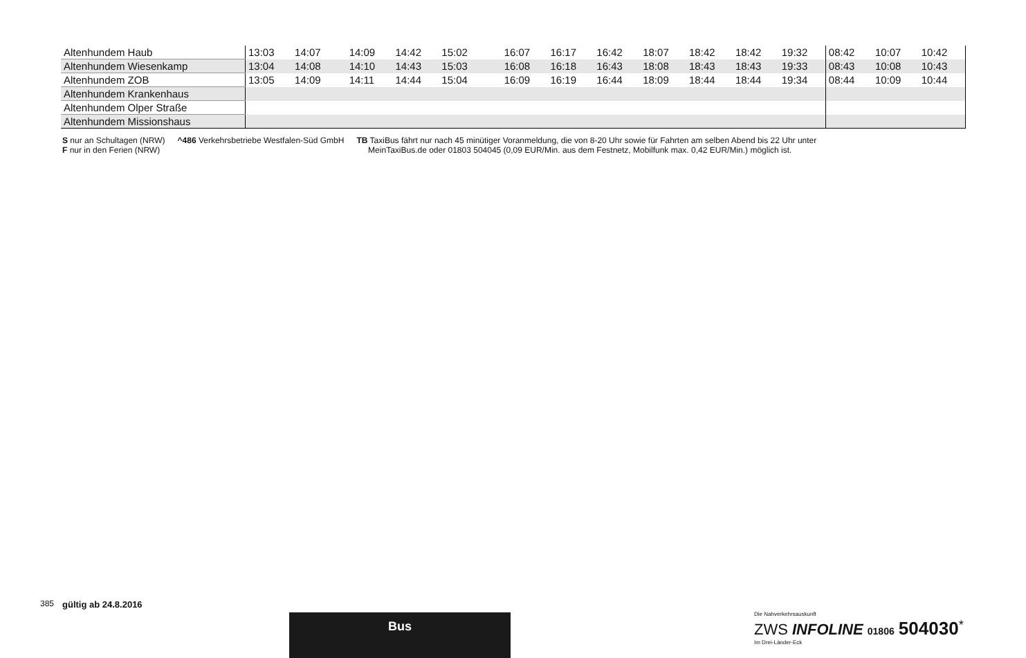| Altenhundem Haub | 13:03 | 14:07 | | 14:09 | 14:42 | 15:02 | | | 16:07 | 16:17 | 16:42 | 18:07 | 18:42 | 18:42 | 19:32 | 08:42 | 10:07 | 10:42 |
| Altenhundem Wiesenkamp | 13:04 | 14:08 | | 14:10 | 14:43 | 15:03 | | | 16:08 | 16:18 | 16:43 | 18:08 | 18:43 | 18:43 | 19:33 | 08:43 | 10:08 | 10:43 |
| Altenhundem ZOB | 13:05 | 14:09 | | 14:11 | 14:44 | 15:04 | | | 16:09 | 16:19 | 16:44 | 18:09 | 18:44 | 18:44 | 19:34 | 08:44 | 10:09 | 10:44 |
| Altenhundem Krankenhaus | | | | | | | | | | | | | | | | | | |
| Altenhundem Olper Straße | | | | | | | | | | | | | | | | | | |
| Altenhundem Missionshaus | | | | | | | | | | | | | | | | | | |
S nur an Schultagen (NRW)
F nur in den Ferien (NRW)
^486 Verkehrsbetriebe Westfalen-Süd GmbH
TB TaxiBus fährt nur nach 45 minütiger Voranmeldung, die von 8-20 Uhr sowie für Fahrten am selben Abend bis 22 Uhr unter
MeinTaxiBus.de oder 01803 504045 (0,09 EUR/Min. aus dem Festnetz, Mobilfunk max. 0,42 EUR/Min.) möglich ist.
385 gültig ab 24.8.2016
Bus
Die Nahverkehrsauskunft
ZWS INFOLINE 01806 504030<sup>*</sup>
Im Drei-Länder-Eck